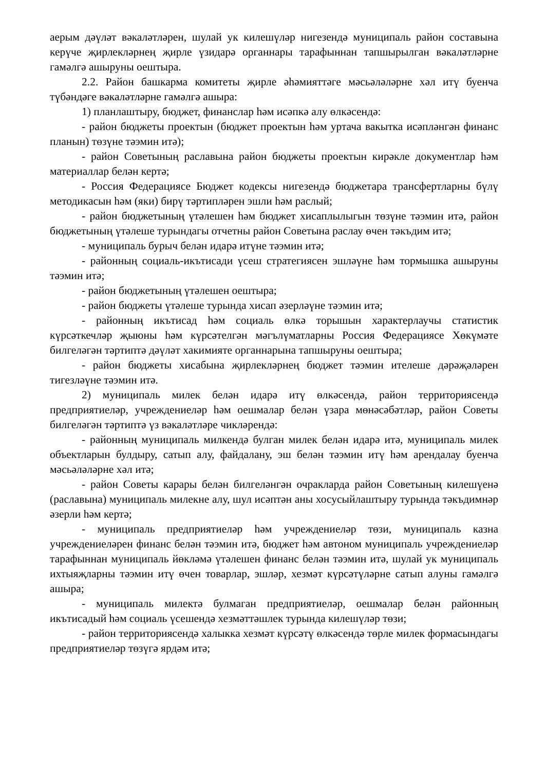аерым дәүләт вәкаләтләрен, шулай ук килешүләр нигезендә муниципаль район составына керүче җирлекләрнең җирле үзидарә органнары тарафыннан тапшырылган вәкаләтләрне гамәлгә ашыруны оештыра.
2.2. Район башкарма комитеты җирле әһәмияттәге мәсьәләләрне хәл итү буенча түбәндәге вәкаләтләрне гамәлгә ашыра:
1) планлаштыру, бюджет, финанслар һәм исәпкә алу өлкәсендә:
- район бюджеты проектын (бюджет проектын һәм уртача вакытка исәпләнгән финанс планын) төзүне тәэмин итә);
- район Советының раславына район бюджеты проектын кирәкле документлар һәм материаллар белән кертә;
- Россия Федерациясе Бюджет кодексы нигезендә бюджетара трансфертларны бүлү методикасын һәм (яки) бирү тәртипләрен эшли һәм раслый;
- район бюджетының үтәлешен һәм бюджет хисаплылыгын төзүне тәэмин итә, район бюджетының үтәлеше турындагы отчетны район Советына раслау өчен тәкъдим итә;
- муниципаль бурыч белән идарә итүне тәэмин итә;
- районның социаль-икътисади үсеш стратегиясен эшләүне һәм тормышка ашыруны тәэмин итә;
- район бюджетының үтәлешен оештыра;
- район бюджеты үтәлеше турында хисап әзерләүне тәэмин итә;
- районның икътисад һәм социаль өлкә торышын характерлаучы статистик күрсәткечләр җыюны һәм күрсәтелгән мәгълүматларны Россия Федерациясе Хөкүмәте билгеләгән тәртиптә дәүләт хакимияте органнарына тапшыруны оештыра;
- район бюджеты хисабына җирлекләрнең бюджет тәэмин ителеше дәрәҗәләрен тигезләүне тәэмин итә.
2) муниципаль милек белән идарә итү өлкәсендә, район территориясендә предприятиеләр, учреждениеләр һәм оешмалар белән үзара мөнәсәбәтләр, район Советы билгеләгән тәртиптә үз вәкаләтләре чикләрендә:
- районның муниципаль милкендә булган милек белән идарә итә, муниципаль милек объектларын булдыру, сатып алу, файдалану, эш белән тәэмин итү һәм арендалау буенча мәсьәләләрне хәл итә;
- район Советы карары белән билгеләнгән очракларда район Советының килешүенә (раславына) муниципаль милекне алу, шул исәптән аны хосусыйлаштыру турында тәкъдимнәр әзерли һәм кертә;
- муниципаль предприятиеләр һәм учреждениеләр төзи, муниципаль казна учреждениеләрен финанс белән тәэмин итә, бюджет һәм автоном муниципаль учреждениеләр тарафыннан муниципаль йөкләмә үтәлешен финанс белән тәэмин итә, шулай ук муниципаль ихтыяҗларны тәэмин итү өчен товарлар, эшләр, хезмәт күрсәтүләрне сатып алуны гамәлгә ашыра;
- муниципаль милектә булмаган предприятиеләр, оешмалар белән районның икътисадый һәм социаль үсешендә хезмәттәшлек турында килешүләр төзи;
- район территориясендә халыкка хезмәт күрсәтү өлкәсендә төрле милек формасындагы предприятиеләр төзүгә ярдәм итә;